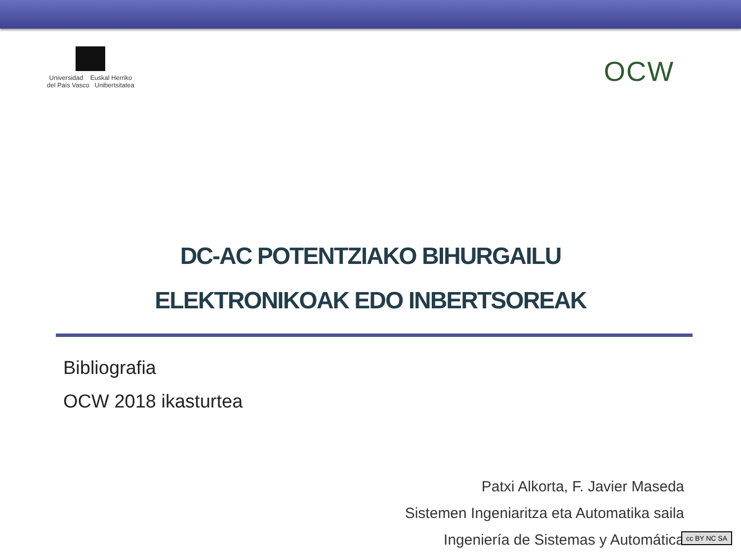Universidad Euskal Herriko
del País Vasco Unibertsitatea
OCW
DC-AC POTENTZIAKO BIHURGAILU
ELEKTRONIKOAK EDO INBERTSOREAK
Bibliografia
OCW 2018 ikasturtea
Patxi Alkorta, F. Javier Maseda
Sistemen Ingeniaritza eta Automatika saila
Ingeniería de Sistemas y Automática
cc BY NC SA